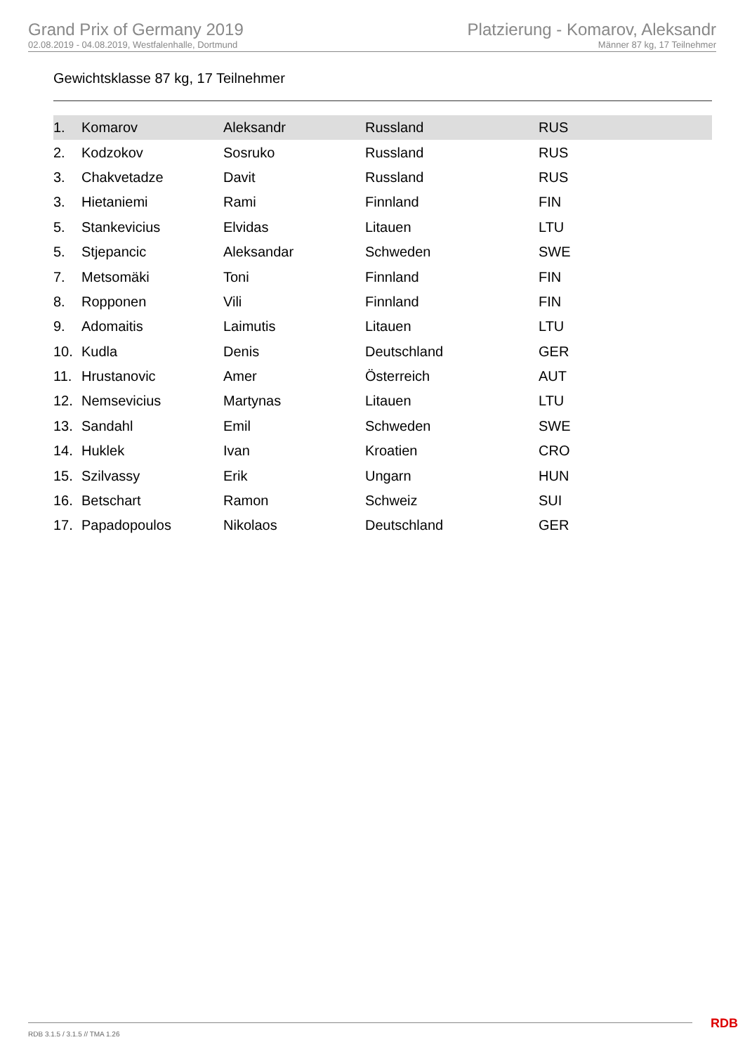Grand Prix of Germany 2019
02.08.2019 - 04.08.2019, Westfalenhalle, Dortmund
Platzierung - Komarov, Aleksandr
Männer 87 kg, 17 Teilnehmer
Gewichtsklasse 87 kg, 17 Teilnehmer
| 1. | Komarov | Aleksandr | Russland | RUS |
| 2. | Kodzokov | Sosruko | Russland | RUS |
| 3. | Chakvetadze | Davit | Russland | RUS |
| 3. | Hietaniemi | Rami | Finnland | FIN |
| 5. | Stankevicius | Elvidas | Litauen | LTU |
| 5. | Stjepancic | Aleksandar | Schweden | SWE |
| 7. | Metsomäki | Toni | Finnland | FIN |
| 8. | Ropponen | Vili | Finnland | FIN |
| 9. | Adomaitis | Laimutis | Litauen | LTU |
| 10. | Kudla | Denis | Deutschland | GER |
| 11. | Hrustanovic | Amer | Österreich | AUT |
| 12. | Nemsevicius | Martynas | Litauen | LTU |
| 13. | Sandahl | Emil | Schweden | SWE |
| 14. | Huklek | Ivan | Kroatien | CRO |
| 15. | Szilvassy | Erik | Ungarn | HUN |
| 16. | Betschart | Ramon | Schweiz | SUI |
| 17. | Papadopoulos | Nikolaos | Deutschland | GER |
RDB 3.1.5 / 3.1.5 // TMA 1.26 RDB